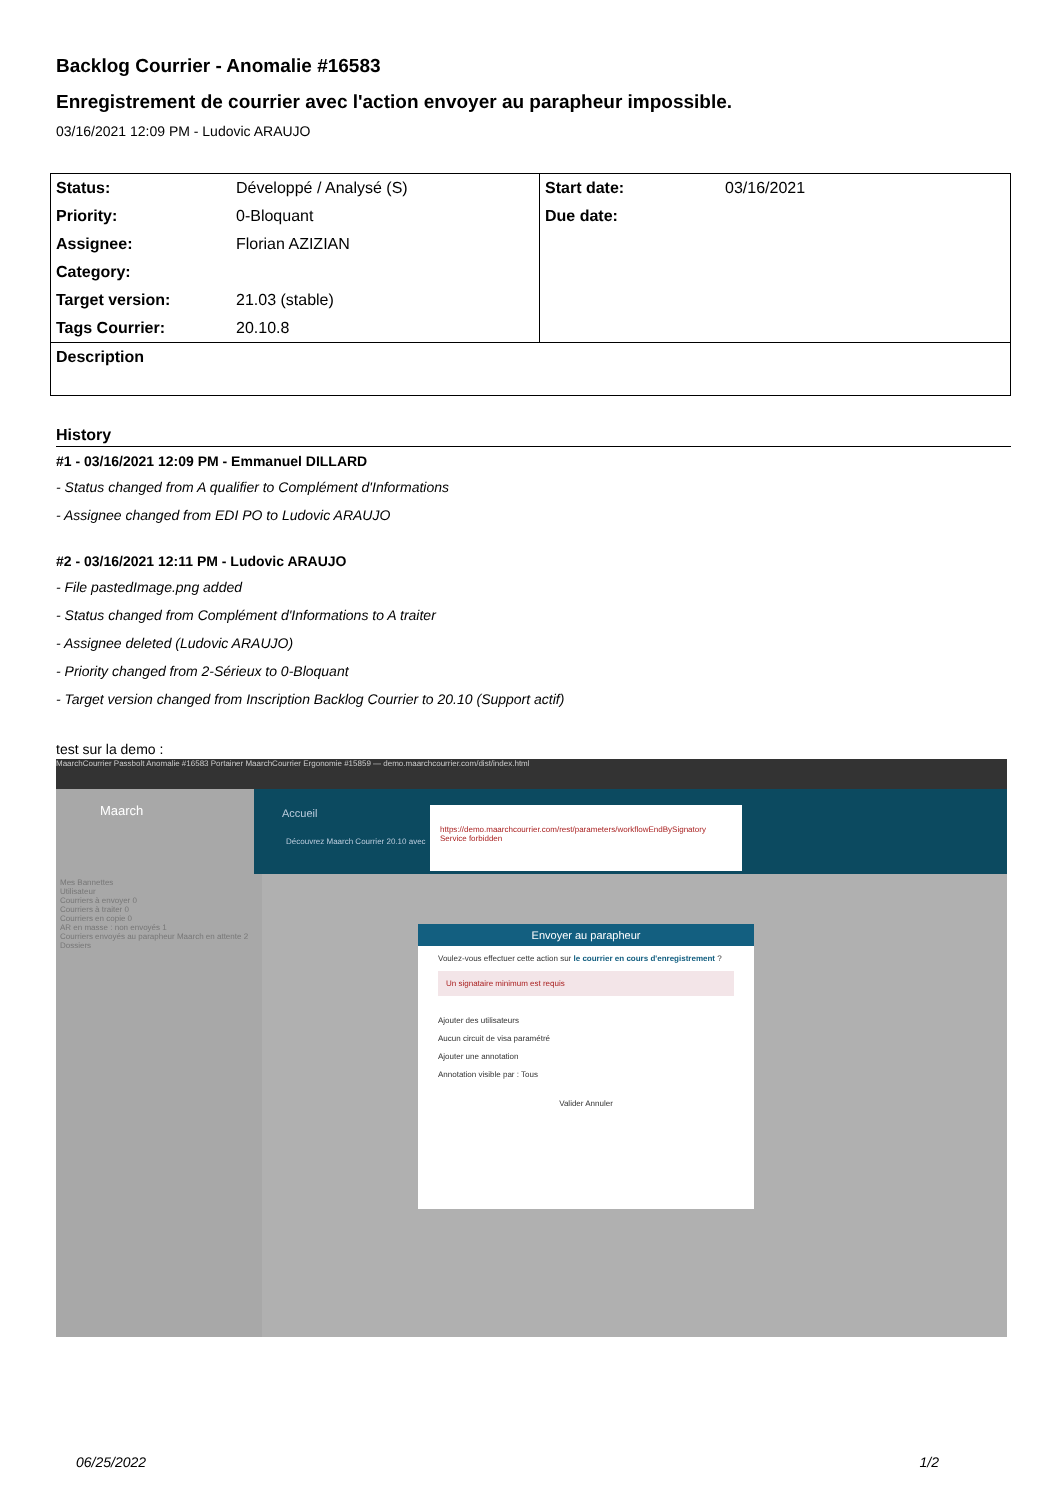Backlog Courrier - Anomalie #16583
Enregistrement de courrier avec l'action envoyer au parapheur impossible.
03/16/2021 12:09 PM - Ludovic ARAUJO
| Status: | Développé / Analysé (S) | Start date: | 03/16/2021 |
| Priority: | 0-Bloquant | Due date: | |
| Assignee: | Florian AZIZIAN | | |
| Category: | | | |
| Target version: | 21.03 (stable) | | |
| Tags Courrier: | 20.10.8 | | |
| Description | | | |
History
#1 - 03/16/2021 12:09 PM - Emmanuel DILLARD
- Status changed from A qualifier to Complément d'Informations
- Assignee changed from EDI PO to Ludovic ARAUJO
#2 - 03/16/2021 12:11 PM - Ludovic ARAUJO
- File pastedImage.png added
- Status changed from Complément d'Informations to A traiter
- Assignee deleted (Ludovic ARAUJO)
- Priority changed from 2-Sérieux to 0-Bloquant
- Target version changed from Inscription Backlog Courrier to 20.10 (Support actif)
test sur la demo :
MaarchCourrier Passbolt Anomalie #16583 Portainer MaarchCourrier Ergonomie #15859 — demo.maarchcourrier.com/dist/index.html
Maarch
Mes Bannettes
Utilisateur
Courriers à envoyer 0
Courriers à traiter 0
Courriers en copie 0
AR en masse : non envoyés 1
Courriers envoyés au parapheur Maarch en attente 2
Dossiers
Accueil
Découvrez Maarch Courrier 20.10 avec
https://demo.maarchcourrier.com/rest/parameters/workflowEndBySignatory
Service forbidden
Envoyer au parapheur
Voulez-vous effectuer cette action sur le courrier en cours d'enregistrement ?
Un signataire minimum est requis
Ajouter des utilisateurs
Aucun circuit de visa paramétré
Ajouter une annotation
Annotation visible par : Tous
Valider Annuler
06/25/2022 1/2